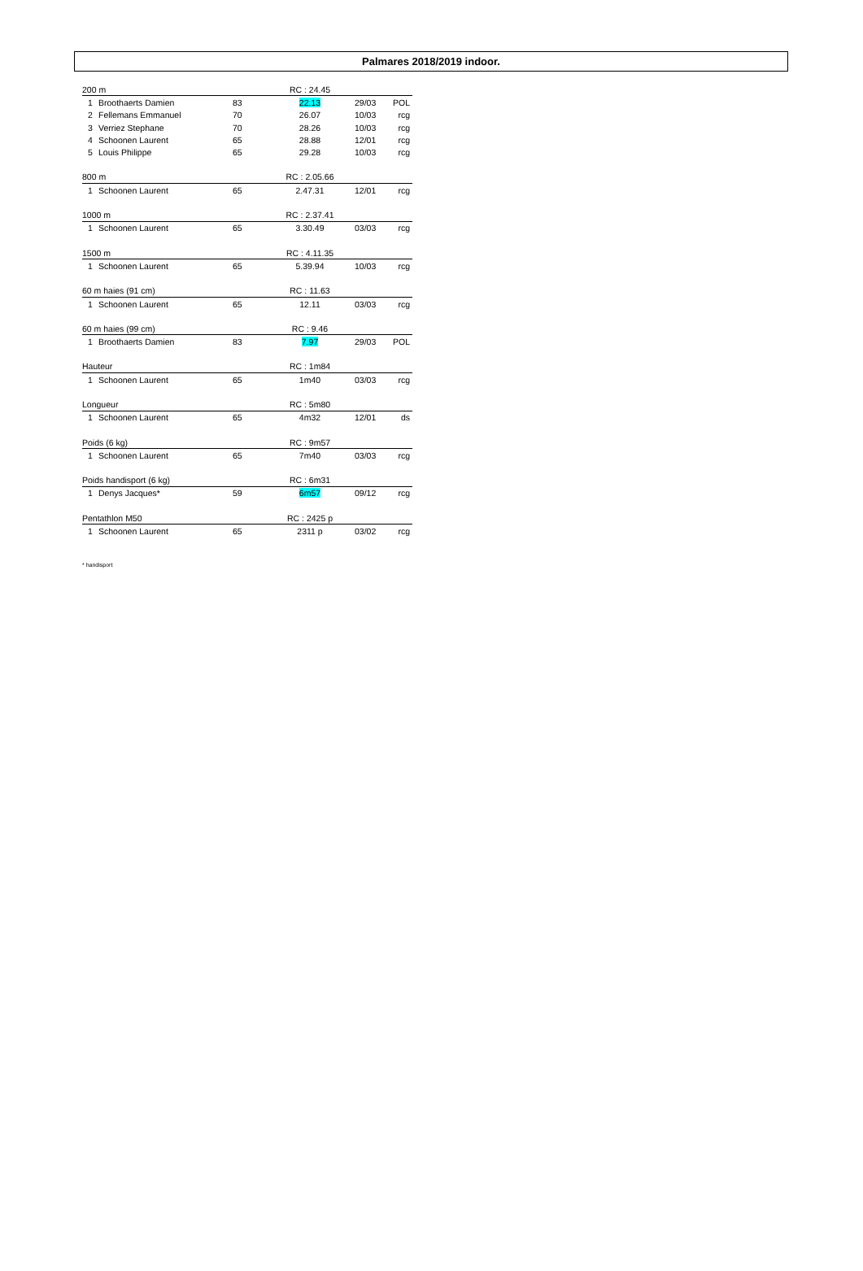Palmares 2018/2019 indoor.
| 200 m | | | RC : 24.45 | | |
| 1 | Broothaerts Damien | 83 | 22.13 | 29/03 | POL |
| 2 | Fellemans Emmanuel | 70 | 26.07 | 10/03 | rcg |
| 3 | Verriez Stephane | 70 | 28.26 | 10/03 | rcg |
| 4 | Schoonen Laurent | 65 | 28.88 | 12/01 | rcg |
| 5 | Louis Philippe | 65 | 29.28 | 10/03 | rcg |
| 800 m | | | RC : 2.05.66 | | |
| 1 | Schoonen Laurent | 65 | 2.47.31 | 12/01 | rcg |
| 1000 m | | | RC : 2.37.41 | | |
| 1 | Schoonen Laurent | 65 | 3.30.49 | 03/03 | rcg |
| 1500 m | | | RC : 4.11.35 | | |
| 1 | Schoonen Laurent | 65 | 5.39.94 | 10/03 | rcg |
| 60 m haies (91 cm) | | | RC : 11.63 | | |
| 1 | Schoonen Laurent | 65 | 12.11 | 03/03 | rcg |
| 60 m haies (99 cm) | | | RC : 9.46 | | |
| 1 | Broothaerts Damien | 83 | 7.97 | 29/03 | POL |
| Hauteur | | | RC : 1m84 | | |
| 1 | Schoonen Laurent | 65 | 1m40 | 03/03 | rcg |
| Longueur | | | RC : 5m80 | | |
| 1 | Schoonen Laurent | 65 | 4m32 | 12/01 | ds |
| Poids (6 kg) | | | RC : 9m57 | | |
| 1 | Schoonen Laurent | 65 | 7m40 | 03/03 | rcg |
| Poids handisport (6 kg) | | | RC : 6m31 | | |
| 1 | Denys Jacques* | 59 | 6m57 | 09/12 | rcg |
| Pentathlon M50 | | | RC : 2425 p | | |
| 1 | Schoonen Laurent | 65 | 2311 p | 03/02 | rcg |
* handisport